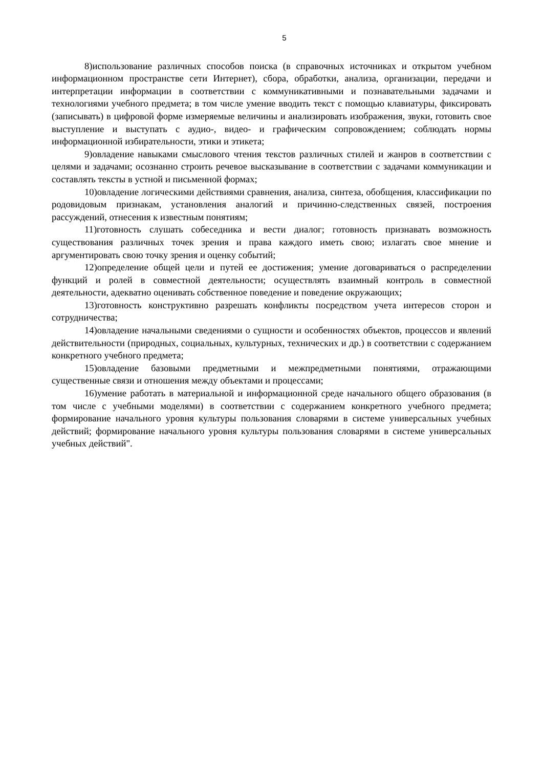5
8)использование различных способов поиска (в справочных источниках и открытом учебном информационном пространстве сети Интернет), сбора, обработки, анализа, организации, передачи и интерпретации информации в соответствии с коммуникативными и познавательными задачами и технологиями учебного предмета; в том числе умение вводить текст с помощью клавиатуры, фиксировать (записывать) в цифровой форме измеряемые величины и анализировать изображения, звуки, готовить свое выступление и выступать с аудио-, видео- и графическим сопровождением; соблюдать нормы информационной избирательности, этики и этикета;
9)овладение навыками смыслового чтения текстов различных стилей и жанров в соответствии с целями и задачами; осознанно строить речевое высказывание в соответствии с задачами коммуникации и составлять тексты в устной и письменной формах;
10)овладение логическими действиями сравнения, анализа, синтеза, обобщения, классификации по родовидовым признакам, установления аналогий и причинно-следственных связей, построения рассуждений, отнесения к известным понятиям;
11)готовность слушать собеседника и вести диалог; готовность признавать возможность существования различных точек зрения и права каждого иметь свою; излагать свое мнение и аргументировать свою точку зрения и оценку событий;
12)определение общей цели и путей ее достижения; умение договариваться о распределении функций и ролей в совместной деятельности; осуществлять взаимный контроль в совместной деятельности, адекватно оценивать собственное поведение и поведение окружающих;
13)готовность конструктивно разрешать конфликты посредством учета интересов сторон и сотрудничества;
14)овладение начальными сведениями о сущности и особенностях объектов, процессов и явлений действительности (природных, социальных, культурных, технических и др.) в соответствии с содержанием конкретного учебного предмета;
15)овладение базовыми предметными и межпредметными понятиями, отражающими существенные связи и отношения между объектами и процессами;
16)умение работать в материальной и информационной среде начального общего образования (в том числе с учебными моделями) в соответствии с содержанием конкретного учебного предмета; формирование начального уровня культуры пользования словарями в системе универсальных учебных действий; формирование начального уровня культуры пользования словарями в системе универсальных учебных действий".